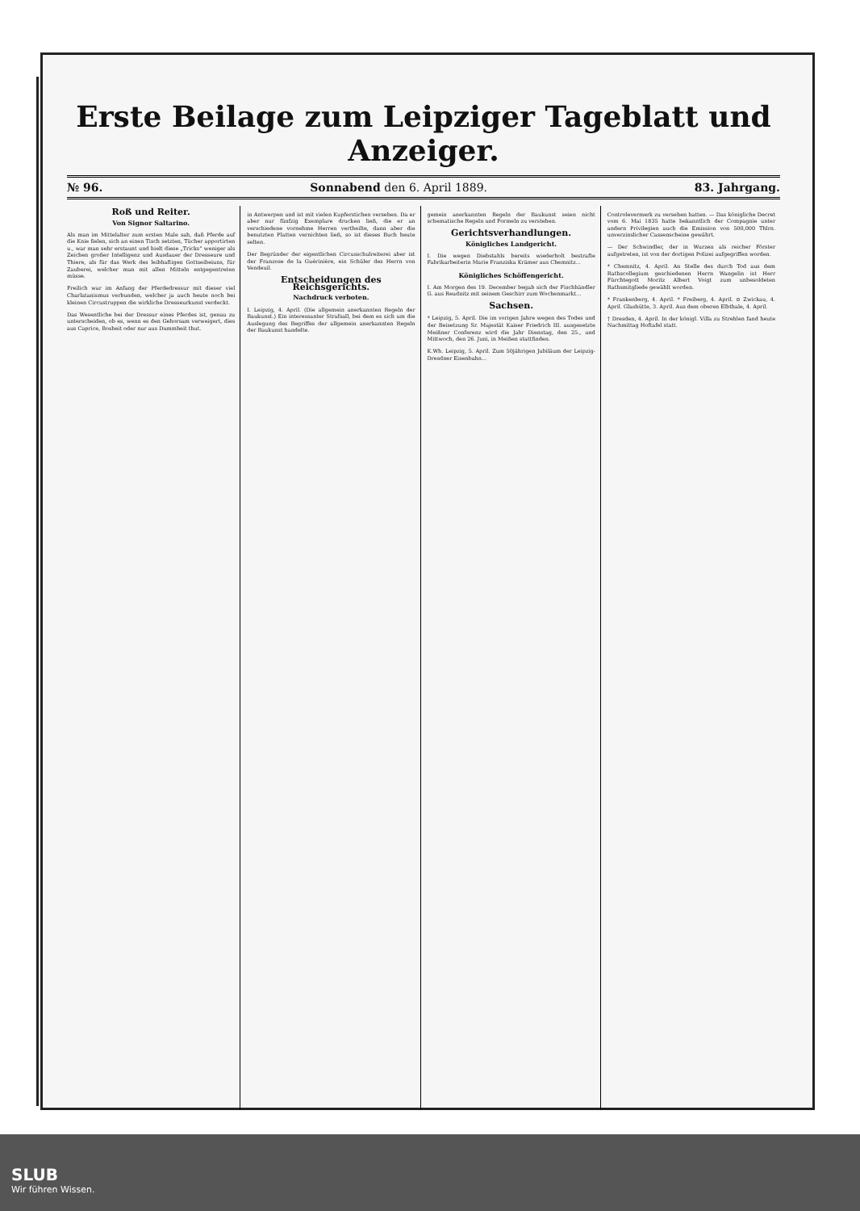Erste Beilage zum Leipziger Tageblatt und Anzeiger.
№ 96. Sonnabend den 6. April 1889. 83. Jahrgang.
Roß und Reiter.
Von Signor Saltarino.
Als man im Mittelalter zum ersten Male sah, daß Pferde auf die Knie fielen, sich an einen Tisch setzten, Tücher apportirten u., war man sehr erstaunt und hielt diese „Tricks“ weniger als Zeichen großer Intelligenz und Ausdauer der Dresseure und Thiere, als für das Werk des leibhaftigen Gottseibeiuns, für Zauberei, welcher man mit allen Mitteln entgegentreten müsse.
Freilich war im Anfang der Pferdedressur mit dieser viel Charlatanismus verbunden, welcher ja auch heute noch bei kleinen Circustruppen die wirkliche Dresseurkunst verdeckt.
Das Wesentliche bei der Dressur eines Pferdes ist, genau zu unterscheiden, ob es, wenn es den Gehorsam verweigert, dies aus Caprice, Bosheit oder nur aus Dummheit thut.
in Antwerpen und ist mit vielen Kupferstichen versehen. Da er aber nur fünfzig Exemplare drucken ließ, die er an verschiedene vornehme Herren vertheilte, dann aber die benutzten Platten vernichten ließ, so ist dieses Buch heute selten.
Der Begründer der eigentlichen Circusschulreiterei aber ist der Franzose de la Guérinière, ein Schüler des Herrn von Vendeuil.
Entscheidungen des Reichsgerichts.
Nachdruck verboten.
I. Leipzig, 4. April. (Die allgemein anerkannten Regeln der Baukunst.) Ein interessanter Strafsall, bei dem es sich um die Auslegung des Begriffes der allgemein anerkannten Regeln der Baukunst handelte.
gemein anerkannten Regeln der Baukunst seien nicht schematische Regeln und Formeln zu verstehen.
Gerichtsverhandlungen.
Königliches Landgericht.
I. Die wegen Diebstahls bereits wiederholt bestrafte Fabrikarbeiterin Marie Franziska Krämer aus Chemnitz...
Königliches Schöffengericht.
I. Am Morgen des 19. December begab sich der Fischhändler G. aus Reudnitz mit seinem Geschirr zum Wochenmarkt...
Sachsen.
* Leipzig, 5. April. Die im vorigen Jahre wegen des Todes und der Beisetzung Sr. Majestät Kaiser Friedrich III. ausgesetzte Meißner Conferenz wird die Jahr Dienstag, den 25., und Mittwoch, den 26. Juni, in Meißen stattfinden.
K.Wh. Leipzig, 5. April. Zum 50jährigen Jubiläum der Leipzig-Dresdner Eisenbahn...
Controlevermerk zu versehen hatten. — Das königliche Decret vom 6. Mai 1835 hatte bekanntlich der Compagnie unter andern Privilegien auch die Emission von 500,000 Thlrn. unverzinslicher Cassenscheine gewährt.
— Der Schwindler, der in Wurzen als reicher Förster aufgetreten, ist von der dortigen Polizei aufgegriffen worden.
* Chemnitz, 4. April. An Stelle des durch Tod aus dem Rathscollegium geschiedenen Herrn Wangelin ist Herr Fürchtegott Moritz Albert Voigt zum unbesoldeten Rathsmitgliede gewählt worden.
* Frankenberg, 4. April. * Freiberg, 4. April. ⊙ Zwickau, 4. April. Glashütte, 3. April. Aus dem oberen Elbthale, 4. April.
† Dresden, 4. April. In der königl. Villa zu Strehlen fand heute Nachmittag Hoftafel statt.
SLUB
Wir führen Wissen.